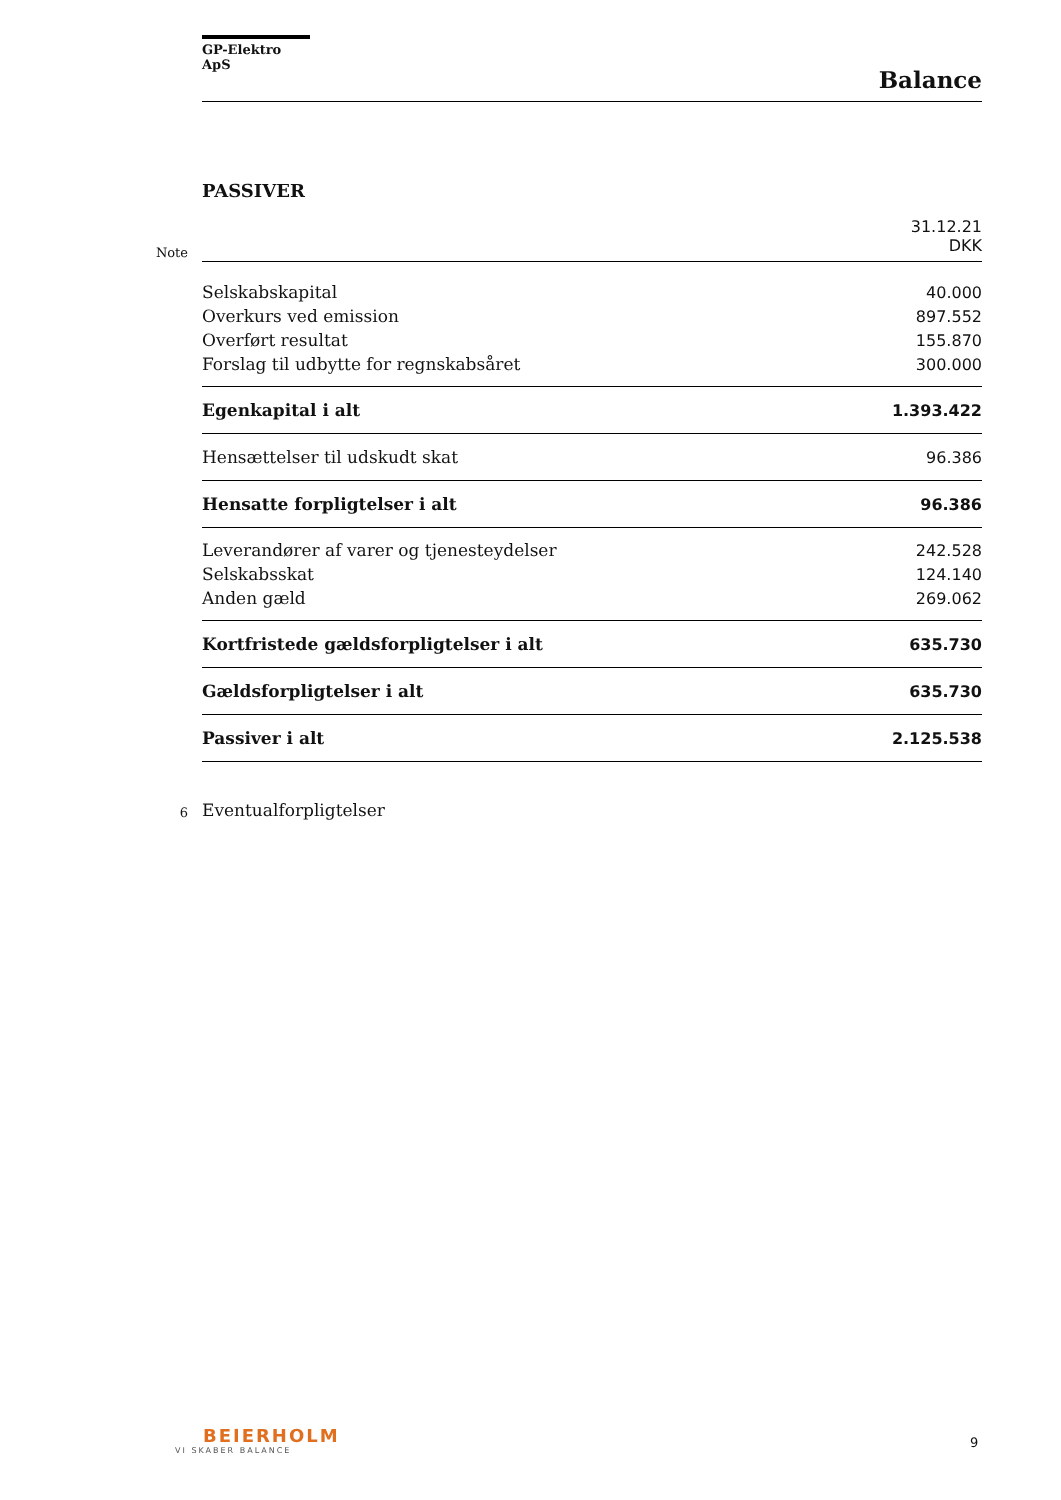GP-Elektro ApS
Balance
PASSIVER
| Note | | 31.12.21 DKK |
| | Selskabskapital | 40.000 |
| | Overkurs ved emission | 897.552 |
| | Overført resultat | 155.870 |
| | Forslag til udbytte for regnskabsåret | 300.000 |
| | Egenkapital i alt | 1.393.422 |
| | Hensættelser til udskudt skat | 96.386 |
| | Hensatte forpligtelser i alt | 96.386 |
| | Leverandører af varer og tjenesteydelser | 242.528 |
| | Selskabsskat | 124.140 |
| | Anden gæld | 269.062 |
| | Kortfristede gældsforpligtelser i alt | 635.730 |
| | Gældsforpligtelser i alt | 635.730 |
| | Passiver i alt | 2.125.538 |
| 6 | Eventualforpligtelser | |
BEIERHOLM
VI SKABER BALANCE
9